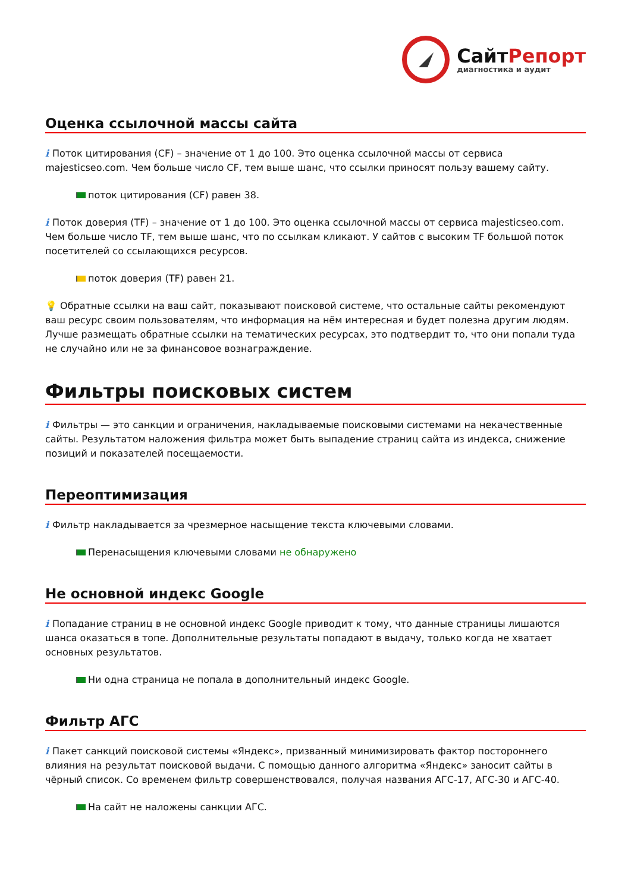СайтРепорт
диагностика и аудит
Оценка ссылочной массы сайта
i Поток цитирования (CF) – значение от 1 до 100. Это оценка ссылочной массы от сервиса majesticseo.com. Чем больше число CF, тем выше шанс, что ссылки приносят пользу вашему сайту.
поток цитирования (CF) равен 38.
i Поток доверия (TF) – значение от 1 до 100. Это оценка ссылочной массы от сервиса majesticseo.com. Чем больше число TF, тем выше шанс, что по ссылкам кликают. У сайтов с высоким TF большой поток посетителей со ссылающихся ресурсов.
поток доверия (TF) равен 21.
💡 Обратные ссылки на ваш сайт, показывают поисковой системе, что остальные сайты рекомендуют ваш ресурс своим пользователям, что информация на нём интересная и будет полезна другим людям.
Лучше размещать обратные ссылки на тематических ресурсах, это подтвердит то, что они попали туда не случайно или не за финансовое вознаграждение.
Фильтры поисковых систем
i Фильтры — это санкции и ограничения, накладываемые поисковыми системами на некачественные сайты. Результатом наложения фильтра может быть выпадение страниц сайта из индекса, снижение позиций и показателей посещаемости.
Переоптимизация
i Фильтр накладывается за чрезмерное насыщение текста ключевыми словами.
Перенасыщения ключевыми словами не обнаружено
Не основной индекс Google
i Попадание страниц в не основной индекс Google приводит к тому, что данные страницы лишаются шанса оказаться в топе. Дополнительные результаты попадают в выдачу, только когда не хватает основных результатов.
Ни одна страница не попала в дополнительный индекс Google.
Фильтр АГС
i Пакет санкций поисковой системы «Яндекс», призванный минимизировать фактор постороннего влияния на результат поисковой выдачи. С помощью данного алгоритма «Яндекс» заносит сайты в чёрный список. Со временем фильтр совершенствовался, получая названия АГС-17, АГС-30 и АГС-40.
На сайт не наложены санкции АГС.